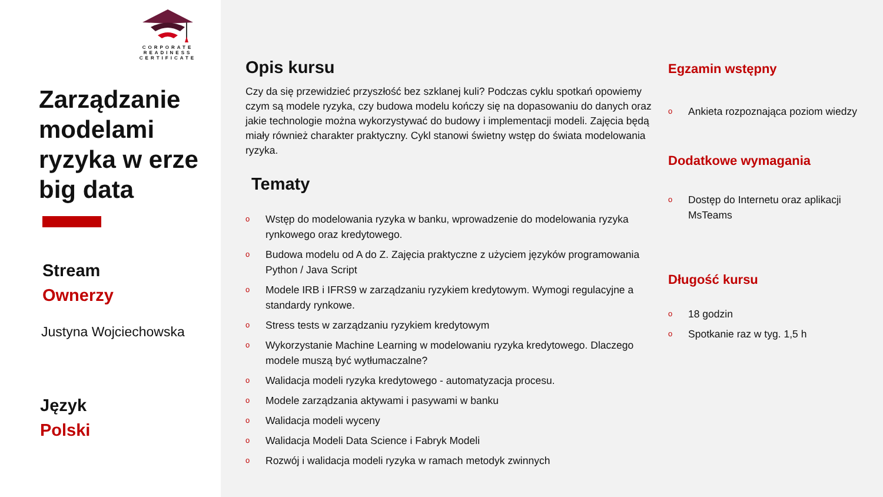CORPORATE READINESS
CERTIFICATE
Zarządzanie modelami ryzyka w erze big data
Stream
Ownerzy
Justyna Wojciechowska
Język
Polski
Opis kursu
Czy da się przewidzieć przyszłość bez szklanej kuli? Podczas cyklu spotkań opowiemy czym są modele ryzyka, czy budowa modelu kończy się na dopasowaniu do danych oraz jakie technologie można wykorzystywać do budowy i implementacji modeli. Zajęcia będą miały również charakter praktyczny. Cykl stanowi świetny wstęp do świata modelowania ryzyka.
Tematy
o Wstęp do modelowania ryzyka w banku, wprowadzenie do modelowania ryzyka rynkowego oraz kredytowego.
o Budowa modelu od A do Z. Zajęcia praktyczne z użyciem języków programowania Python / Java Script
o Modele IRB i IFRS9 w zarządzaniu ryzykiem kredytowym. Wymogi regulacyjne a standardy rynkowe.
o Stress tests w zarządzaniu ryzykiem kredytowym
o Wykorzystanie Machine Learning w modelowaniu ryzyka kredytowego. Dlaczego modele muszą być wytłumaczalne?
o Walidacja modeli ryzyka kredytowego - automatyzacja procesu.
o Modele zarządzania aktywami i pasywami w banku
o Walidacja modeli wyceny
o Walidacja Modeli Data Science i Fabryk Modeli
o Rozwój i walidacja modeli ryzyka w ramach metodyk zwinnych
Egzamin wstępny
o Ankieta rozpoznająca poziom wiedzy
Dodatkowe wymagania
o Dostęp do Internetu oraz aplikacji MsTeams
Długość kursu
o 18 godzin
o Spotkanie raz w tyg. 1,5 h